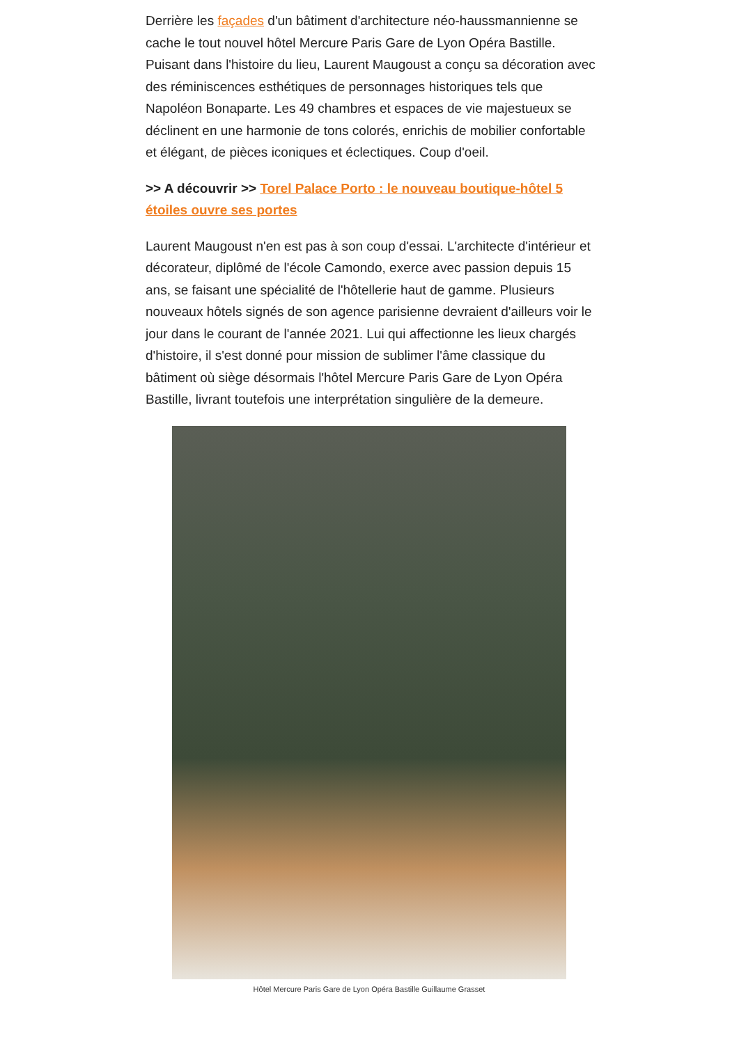Derrière les façades d'un bâtiment d'architecture néo-haussmannienne se cache le tout nouvel hôtel Mercure Paris Gare de Lyon Opéra Bastille. Puisant dans l'histoire du lieu, Laurent Maugoust a conçu sa décoration avec des réminiscences esthétiques de personnages historiques tels que Napoléon Bonaparte. Les 49 chambres et espaces de vie majestueux se déclinent en une harmonie de tons colorés, enrichis de mobilier confortable et élégant, de pièces iconiques et éclectiques. Coup d'oeil.
>> A découvrir >> Torel Palace Porto : le nouveau boutique-hôtel 5 étoiles ouvre ses portes
Laurent Maugoust n'en est pas à son coup d'essai. L'architecte d'intérieur et décorateur, diplômé de l'école Camondo, exerce avec passion depuis 15 ans, se faisant une spécialité de l'hôtellerie haut de gamme. Plusieurs nouveaux hôtels signés de son agence parisienne devraient d'ailleurs voir le jour dans le courant de l'année 2021. Lui qui affectionne les lieux chargés d'histoire, il s'est donné pour mission de sublimer l'âme classique du bâtiment où siège désormais l'hôtel Mercure Paris Gare de Lyon Opéra Bastille, livrant toutefois une interprétation singulière de la demeure.
Hôtel Mercure Paris Gare de Lyon Opéra Bastille Guillaume Grasset